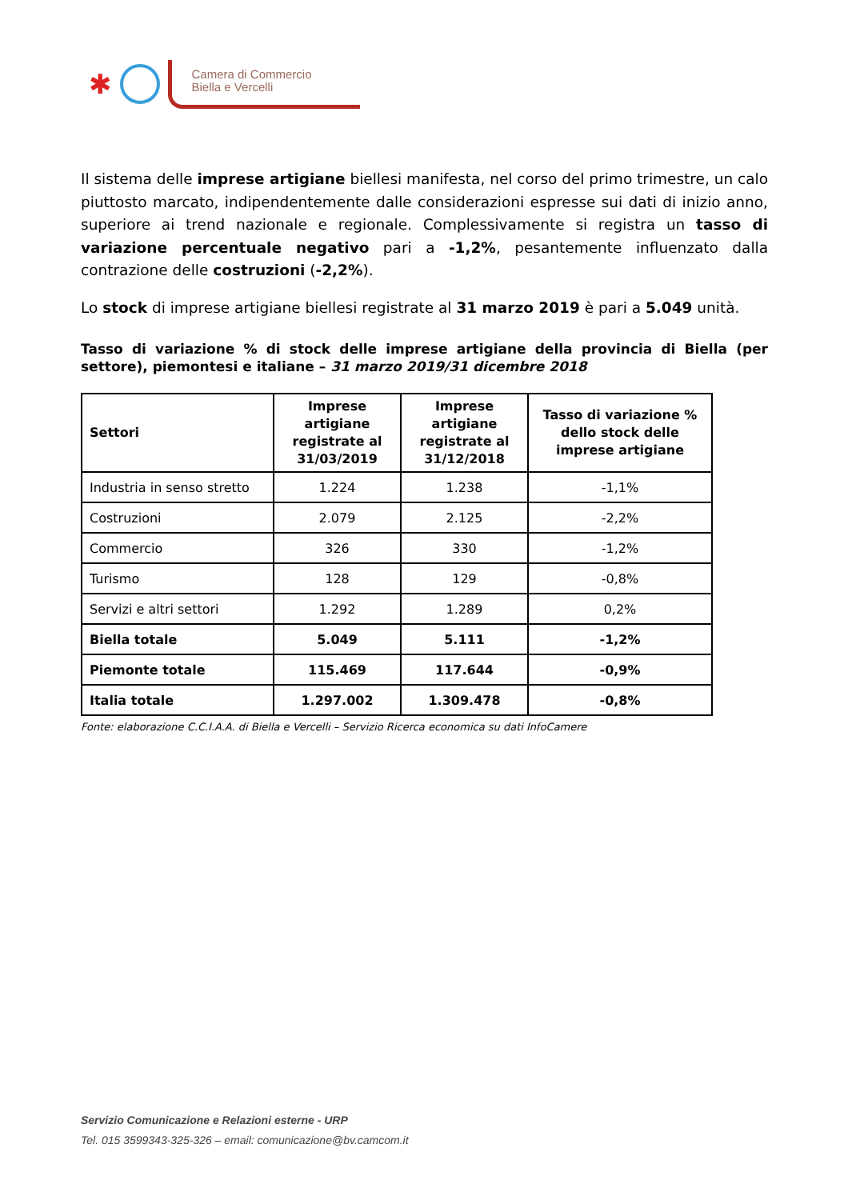✱
Camera di Commercio
Biella e Vercelli
Il sistema delle imprese artigiane biellesi manifesta, nel corso del primo trimestre, un calo piuttosto marcato, indipendentemente dalle considerazioni espresse sui dati di inizio anno, superiore ai trend nazionale e regionale. Complessivamente si registra un tasso di variazione percentuale negativo pari a -1,2%, pesantemente influenzato dalla contrazione delle costruzioni (-2,2%).
Lo stock di imprese artigiane biellesi registrate al 31 marzo 2019 è pari a 5.049 unità.
Tasso di variazione % di stock delle imprese artigiane della provincia di Biella (per settore), piemontesi e italiane – 31 marzo 2019/31 dicembre 2018
| Settori | Imprese artigiane registrate al 31/03/2019 | Imprese artigiane registrate al 31/12/2018 | Tasso di variazione % dello stock delle imprese artigiane |
| --- | --- | --- | --- |
| Industria in senso stretto | 1.224 | 1.238 | -1,1% |
| Costruzioni | 2.079 | 2.125 | -2,2% |
| Commercio | 326 | 330 | -1,2% |
| Turismo | 128 | 129 | -0,8% |
| Servizi e altri settori | 1.292 | 1.289 | 0,2% |
| Biella totale | 5.049 | 5.111 | -1,2% |
| Piemonte totale | 115.469 | 117.644 | -0,9% |
| Italia totale | 1.297.002 | 1.309.478 | -0,8% |
Fonte: elaborazione C.C.I.A.A. di Biella e Vercelli – Servizio Ricerca economica su dati InfoCamere
Servizio Comunicazione e Relazioni esterne - URP
Tel. 015 3599343-325-326 – email: comunicazione@bv.camcom.it